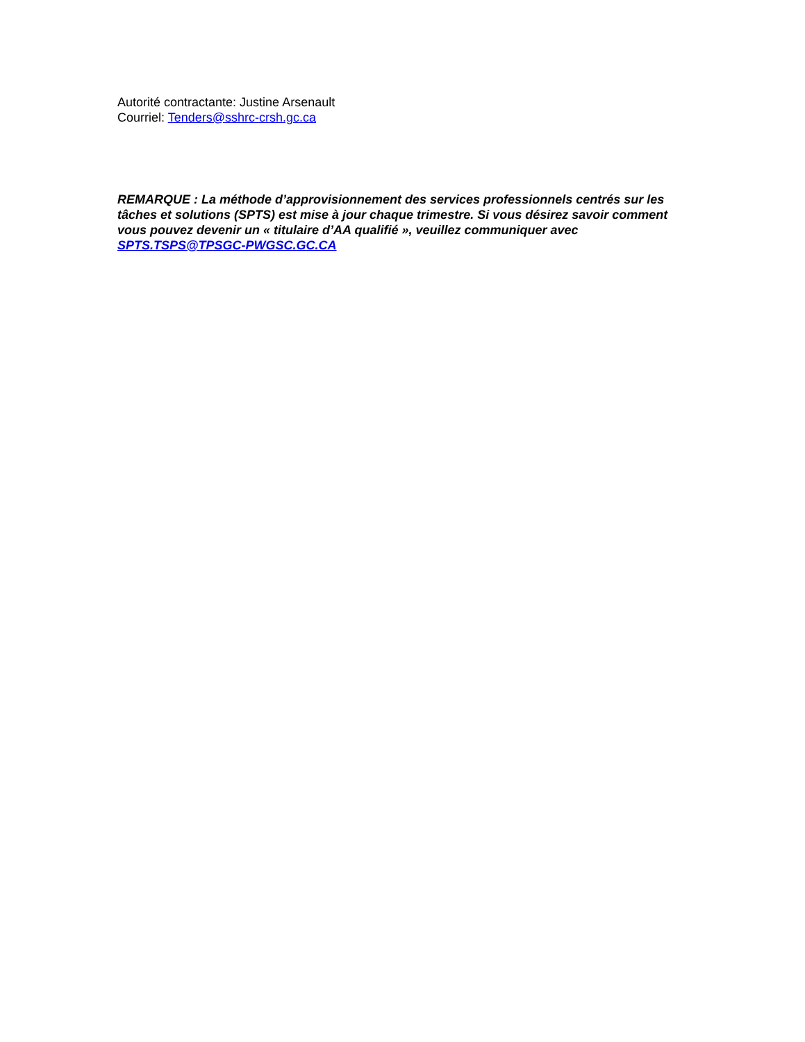Autorité contractante: Justine Arsenault
Courriel: Tenders@sshrc-crsh.gc.ca
REMARQUE : La méthode d’approvisionnement des services professionnels centrés sur les tâches et solutions (SPTS) est mise à jour chaque trimestre. Si vous désirez savoir comment vous pouvez devenir un « titulaire d’AA qualifié », veuillez communiquer avec SPTS.TSPS@TPSGC-PWGSC.GC.CA